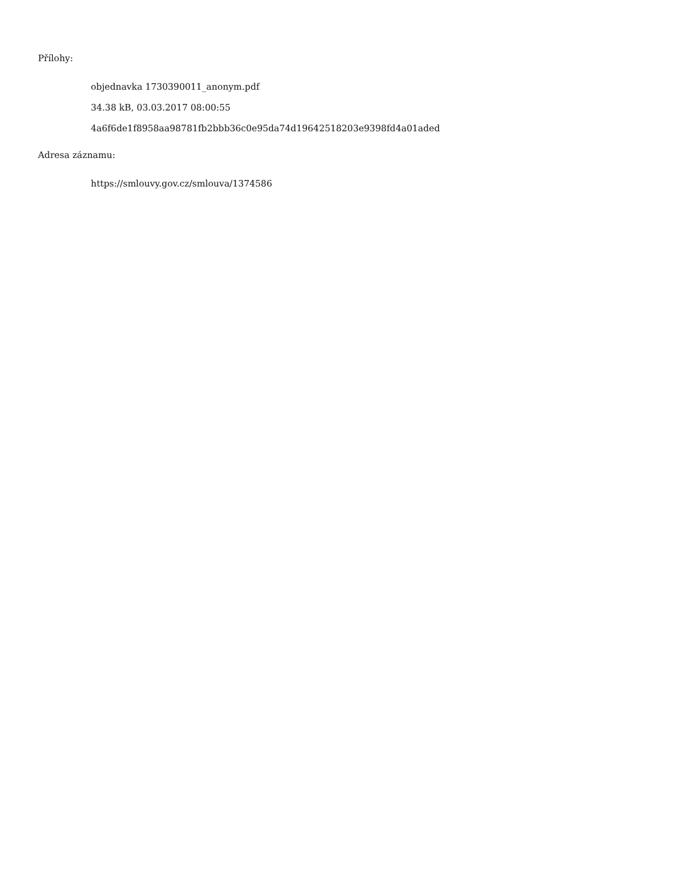Přílohy:
objednavka 1730390011_anonym.pdf
34.38 kB, 03.03.2017 08:00:55
4a6f6de1f8958aa98781fb2bbb36c0e95da74d19642518203e9398fd4a01aded
Adresa záznamu:
https://smlouvy.gov.cz/smlouva/1374586